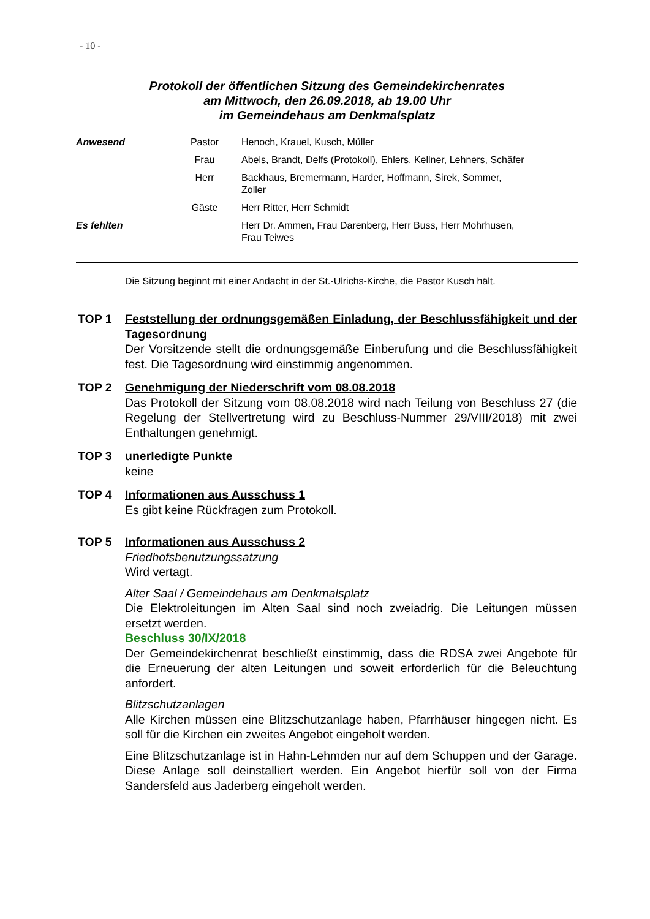- 10 -
Protokoll der öffentlichen Sitzung des Gemeindekirchenrates
am Mittwoch, den 26.09.2018, ab 19.00 Uhr
im Gemeindehaus am Denkmalsplatz
| Anwesend | Pastor | Henoch, Krauel, Kusch, Müller |
| | Frau | Abels, Brandt, Delfs (Protokoll), Ehlers, Kellner, Lehners, Schäfer |
| | Herr | Backhaus, Bremermann, Harder, Hoffmann, Sirek, Sommer, Zoller |
| | Gäste | Herr Ritter, Herr Schmidt |
| Es fehlten | | Herr Dr. Ammen, Frau Darenberg, Herr Buss, Herr Mohrhusen, Frau Teiwes |
Die Sitzung beginnt mit einer Andacht in der St.-Ulrichs-Kirche, die Pastor Kusch hält.
TOP 1 Feststellung der ordnungsgemäßen Einladung, der Beschlussfähigkeit und der Tagesordnung
Der Vorsitzende stellt die ordnungsgemäße Einberufung und die Beschlussfähigkeit fest. Die Tagesordnung wird einstimmig angenommen.
TOP 2 Genehmigung der Niederschrift vom 08.08.2018
Das Protokoll der Sitzung vom 08.08.2018 wird nach Teilung von Beschluss 27 (die Regelung der Stellvertretung wird zu Beschluss-Nummer 29/VIII/2018) mit zwei Enthaltungen genehmigt.
TOP 3 unerledigte Punkte
keine
TOP 4 Informationen aus Ausschuss 1
Es gibt keine Rückfragen zum Protokoll.
TOP 5 Informationen aus Ausschuss 2
Friedhofsbenutzungssatzung
Wird vertagt.
Alter Saal / Gemeindehaus am Denkmalsplatz
Die Elektroleitungen im Alten Saal sind noch zweiadrig. Die Leitungen müssen ersetzt werden.
Beschluss 30/IX/2018
Der Gemeindekirchenrat beschließt einstimmig, dass die RDSA zwei Angebote für die Erneuerung der alten Leitungen und soweit erforderlich für die Beleuchtung anfordert.
Blitzschutzanlagen
Alle Kirchen müssen eine Blitzschutzanlage haben, Pfarrhäuser hingegen nicht. Es soll für die Kirchen ein zweites Angebot eingeholt werden.
Eine Blitzschutzanlage ist in Hahn-Lehmden nur auf dem Schuppen und der Garage. Diese Anlage soll deinstalliert werden. Ein Angebot hierfür soll von der Firma Sandersfeld aus Jaderberg eingeholt werden.